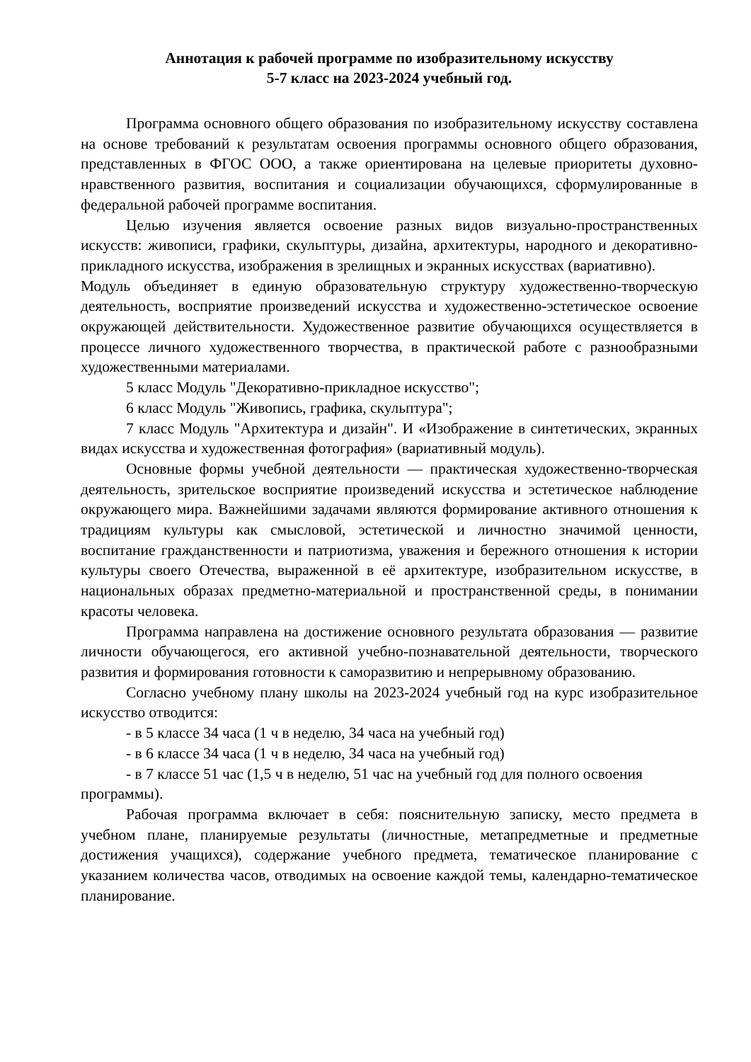Аннотация к рабочей программе по изобразительному искусству
5-7 класс на 2023-2024 учебный год.
Программа основного общего образования по изобразительному искусству составлена на основе требований к результатам освоения программы основного общего образования, представленных в ФГОС ООО, а также ориентирована на целевые приоритеты духовно-нравственного развития, воспитания и социализации обучающихся, сформулированные в федеральной рабочей программе воспитания.
Целью изучения является освоение разных видов визуально-пространственных искусств: живописи, графики, скульптуры, дизайна, архитектуры, народного и декоративно-прикладного искусства, изображения в зрелищных и экранных искусствах (вариативно).
Модуль объединяет в единую образовательную структуру художественно-творческую деятельность, восприятие произведений искусства и художественно-эстетическое освоение окружающей действительности. Художественное развитие обучающихся осуществляется в процессе личного художественного творчества, в практической работе с разнообразными художественными материалами.
5 класс Модуль "Декоративно-прикладное искусство";
6 класс Модуль "Живопись, графика, скульптура";
7 класс Модуль "Архитектура и дизайн". И «Изображение в синтетических, экранных видах искусства и художественная фотография» (вариативный модуль).
Основные формы учебной деятельности — практическая художественно-творческая деятельность, зрительское восприятие произведений искусства и эстетическое наблюдение окружающего мира. Важнейшими задачами являются формирование активного отношения к традициям культуры как смысловой, эстетической и личностно значимой ценности, воспитание гражданственности и патриотизма, уважения и бережного отношения к истории культуры своего Отечества, выраженной в её архитектуре, изобразительном искусстве, в национальных образах предметно-материальной и пространственной среды, в понимании красоты человека.
Программа направлена на достижение основного результата образования — развитие личности обучающегося, его активной учебно-познавательной деятельности, творческого развития и формирования готовности к саморазвитию и непрерывному образованию.
Согласно учебному плану школы на 2023-2024 учебный год на курс изобразительное искусство отводится:
- в 5 классе 34 часа (1 ч в неделю, 34 часа на учебный год)
- в 6 классе 34 часа (1 ч в неделю, 34 часа на учебный год)
- в 7 классе 51 час (1,5 ч в неделю, 51 час на учебный год для полного освоения программы).
Рабочая программа включает в себя: пояснительную записку, место предмета в учебном плане, планируемые результаты (личностные, метапредметные и предметные достижения учащихся), содержание учебного предмета, тематическое планирование с указанием количества часов, отводимых на освоение каждой темы, календарно-тематическое планирование.